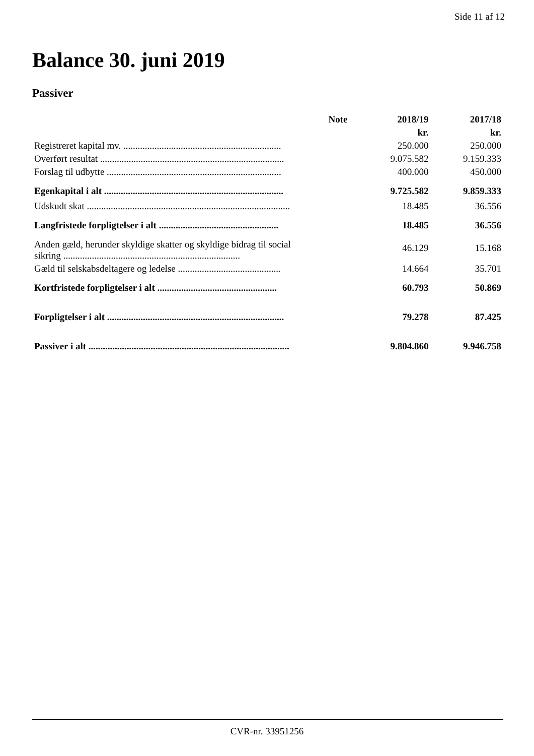Side 11 af 12
Balance 30. juni 2019
Passiver
| | Note | 2018/19 | 2017/18 |
| --- | --- | --- | --- |
| | | kr. | kr. |
| Registreret kapital mv. .................................................................. | | 250.000 | 250.000 |
| Overført resultat ............................................................................. | | 9.075.582 | 9.159.333 |
| Forslag til udbytte ......................................................................... | | 400.000 | 450.000 |
| Egenkapital i alt ........................................................................... | | 9.725.582 | 9.859.333 |
| Udskudt skat ..................................................................................... | | 18.485 | 36.556 |
| Langfristede forpligtelser i alt .................................................. | | 18.485 | 36.556 |
| Anden gæld, herunder skyldige skatter og skyldige bidrag til social sikring .......................................................................... | | 46.129 | 15.168 |
| Gæld til selskabsdeltagere og ledelse ........................................... | | 14.664 | 35.701 |
| Kortfristede forpligtelser i alt .................................................. | | 60.793 | 50.869 |
| Forpligtelser i alt .......................................................................... | | 79.278 | 87.425 |
| Passiver i alt .................................................................................... | | 9.804.860 | 9.946.758 |
CVR-nr. 33951256